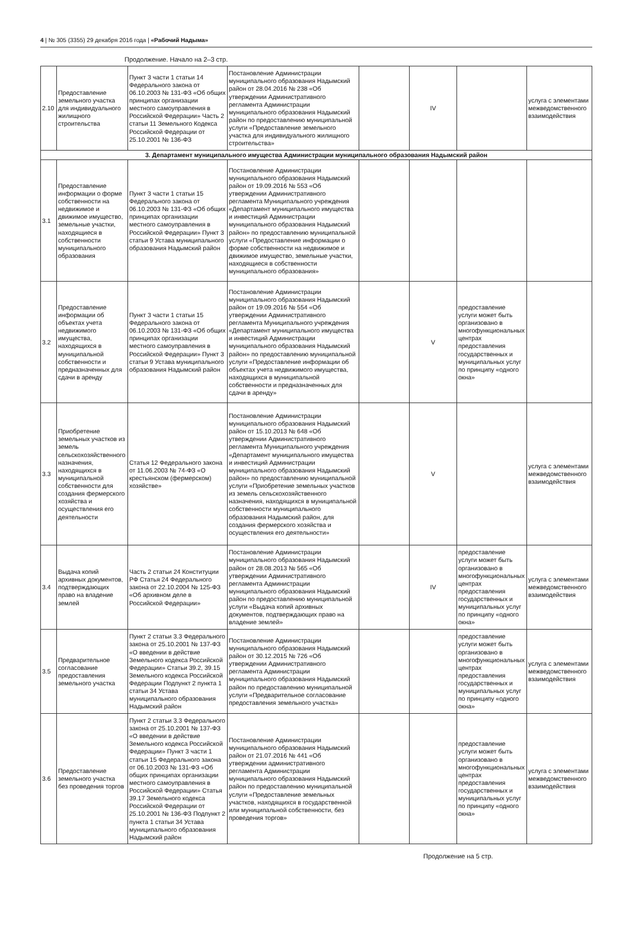4 | № 305 (3355) 29 декабря 2016 года | «Рабочий Надыма»
Продолжение. Начало на 2–3 стр.
| 2.10 | Предоставление земельного участка для индивидуального жилищного строительства | Пункт 3 части 1 статьи 14 Федерального закона от 06.10.2003 № 131-ФЗ «Об общих принципах организации местного самоуправления в Российской Федерации» Часть 2 статьи 11 Земельного Кодекса Российской Федерации от 25.10.2001 № 136-ФЗ | Постановление Администрации муниципального образования Надымский район от 28.04.2016 № 238 «Об утверждении Административного регламента Администрации муниципального образования Надымский район по предоставлению муниципальной услуги «Предоставление земельного участка для индивидуального жилищного строительства» | | IV | | услуга с элементами межведомственного взаимодействия |
| 3. Департамент муниципального имущества Администрации муниципального образования Надымский район | | | | | | | |
| 3.1 | Предоставление информации о форме собственности на недвижимое и движимое имущество, земельные участки, находящиеся в собственности муниципального образования | Пункт 3 части 1 статьи 15 Федерального закона от 06.10.2003 № 131-ФЗ «Об общих принципах организации местного самоуправления в Российской Федерации» Пункт 3 статьи 9 Устава муниципального образования Надымский район | Постановление Администрации муниципального образования Надымский район от 19.09.2016 № 553 «Об утверждении Административного регламента Муниципального учреждения «Департамент муниципального имущества и инвестиций Администрации муниципального образования Надымский район» по предоставлению муниципальной услуги «Предоставление информации о форме собственности на недвижимое и движимое имущество, земельные участки, находящиеся в собственности муниципального образования» | | | | |
| 3.2 | Предоставление информации об объектах учета недвижимого имущества, находящихся в муниципальной собственности и предназначенных для сдачи в аренду | Пункт 3 части 1 статьи 15 Федерального закона от 06.10.2003 № 131-ФЗ «Об общих принципах организации местного самоуправления в Российской Федерации» Пункт 3 статьи 9 Устава муниципального образования Надымский район | Постановление Администрации муниципального образования Надымский район от 19.09.2016 № 554 «Об утверждении Административного регламента Муниципального учреждения «Департамент муниципального имущества и инвестиций Администрации муниципального образования Надымский район» по предоставлению муниципальной услуги «Предоставление информации об объектах учета недвижимого имущества, находящихся в муниципальной собственности и предназначенных для сдачи в аренду» | | V | предоставление услуги может быть организовано в многофункциональных центрах предоставления государственных и муниципальных услуг по принципу «одного окна» | |
| 3.3 | Приобретение земельных участков из земель сельскохозяйственного назначения, находящихся в муниципальной собственности для создания фермерского хозяйства и осуществления его деятельности | Статья 12 Федерального закона от 11.06.2003 № 74-ФЗ «О крестьянском (фермерском) хозяйстве» | Постановление Администрации муниципального образования Надымский район от 15.10.2013 № 648 «Об утверждении Административного регламента Муниципального учреждения «Департамент муниципального имущества и инвестиций Администрации муниципального образования Надымский район» по предоставлению муниципальной услуги «Приобретение земельных участков из земель сельскохозяйственного назначения, находящихся в муниципальной собственности муниципального образования Надымский район, для создания фермерского хозяйства и осуществления его деятельности» | | V | | услуга с элементами межведомственного взаимодействия |
| 3.4 | Выдача копий архивных документов, подтверждающих право на владение землей | Часть 2 статьи 24 Конституции РФ Статья 24 Федерального закона от 22.10.2004 № 125-ФЗ «Об архивном деле в Российской Федерации» | Постановление Администрации муниципального образования Надымский район от 28.08.2013 № 565 «Об утверждении Административного регламента Администрации муниципального образования Надымский район по предоставлению муниципальной услуги «Выдача копий архивных документов, подтверждающих право на владение землей» | | IV | предоставление услуги может быть организовано в многофункциональных центрах предоставления государственных и муниципальных услуг по принципу «одного окна» | услуга с элементами межведомственного взаимодействия |
| 3.5 | Предварительное согласование предоставления земельного участка | Пункт 2 статьи 3.3 Федерального закона от 25.10.2001 № 137-ФЗ «О введении в действие Земельного кодекса Российской Федерации» Статьи 39.2, 39.15 Земельного кодекса Российской Федерации Подпункт 2 пункта 1 статьи 34 Устава муниципального образования Надымский район | Постановление Администрации муниципального образования Надымский район от 30.12.2015 № 726 «Об утверждении Административного регламента Администрации муниципального образования Надымский район по предоставлению муниципальной услуги «Предварительное согласование предоставления земельного участка» | | | предоставление услуги может быть организовано в многофункциональных центрах предоставления государственных и муниципальных услуг по принципу «одного окна» | услуга с элементами межведомственного взаимодействия |
| 3.6 | Предоставление земельного участка без проведения торгов | Пункт 2 статьи 3.3 Федерального закона от 25.10.2001 № 137-ФЗ «О введении в действие Земельного кодекса Российской Федерации» Пункт 3 части 1 статьи 15 Федерального закона от 06.10.2003 № 131-ФЗ «Об общих принципах организации местного самоуправления в Российской Федерации» Статья 39.17 Земельного кодекса Российской Федерации от 25.10.2001 № 136-ФЗ Подпункт 2 пункта 1 статьи 34 Устава муниципального образования Надымский район | Постановление Администрации муниципального образования Надымский район от 21.07.2016 № 441 «Об утверждении административного регламента Администрации муниципального образования Надымский район по предоставлению муниципальной услуги «Предоставление земельных участков, находящихся в государственной или муниципальной собственности, без проведения торгов» | | | предоставление услуги может быть организовано в многофункциональных центрах предоставления государственных и муниципальных услуг по принципу «одного окна» | услуга с элементами межведомственного взаимодействия |
Продолжение на 5 стр.